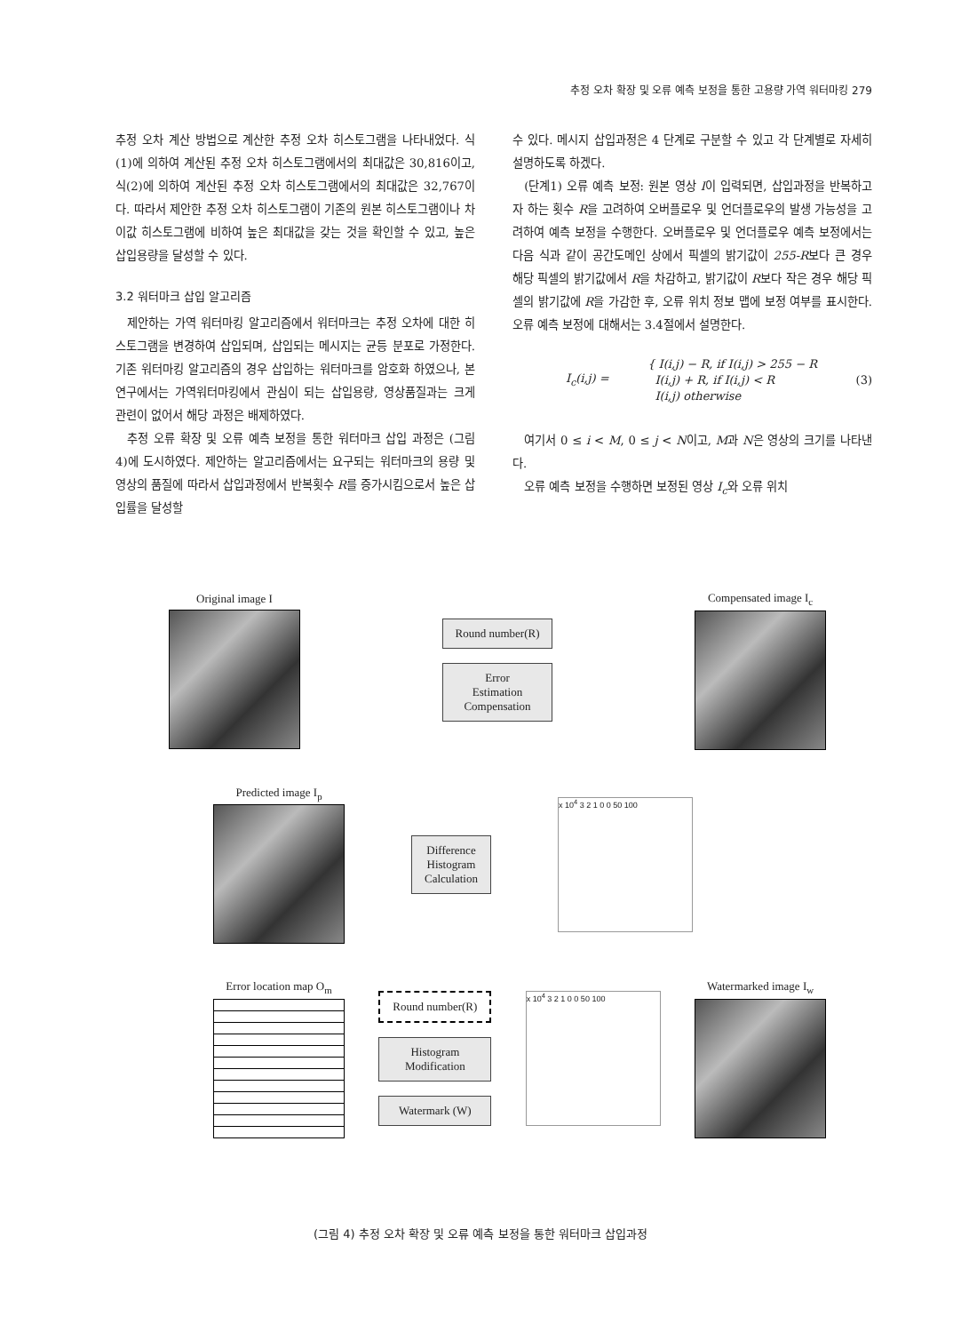추정 오차 확장 및 오류 예측 보정을 통한 고용량 가역 워터마킹 279
추정 오차 계산 방법으로 계산한 추정 오차 히스토그램을 나타내었다. 식(1)에 의하여 계산된 추정 오차 히스토그램에서의 최대값은 30,816이고, 식(2)에 의하여 계산된 추정 오차 히스토그램에서의 최대값은 32,767이다. 따라서 제안한 추정 오차 히스토그램이 기존의 원본 히스토그램이나 차이값 히스토그램에 비하여 높은 최대값을 갖는 것을 확인할 수 있고, 높은 삽입용량을 달성할 수 있다.
3.2 워터마크 삽입 알고리즘
제안하는 가역 워터마킹 알고리즘에서 워터마크는 추정 오차에 대한 히스토그램을 변경하여 삽입되며, 삽입되는 메시지는 균등 분포로 가정한다. 기존 워터마킹 알고리즘의 경우 삽입하는 워터마크를 암호화 하였으나, 본 연구에서는 가역워터마킹에서 관심이 되는 삽입용량, 영상품질과는 크게 관련이 없어서 해당 과정은 배제하였다.
추정 오류 확장 및 오류 예측 보정을 통한 워터마크 삽입 과정은 (그림 4)에 도시하였다. 제안하는 알고리즘에서는 요구되는 워터마크의 용량 및 영상의 품질에 따라서 삽입과정에서 반복횟수 R를 증가시킴으로서 높은 삽입률을 달성할
수 있다. 메시지 삽입과정은 4 단계로 구분할 수 있고 각 단계별로 자세히 설명하도록 하겠다.
(단계1) 오류 예측 보정: 원본 영상 I이 입력되면, 삽입과정을 반복하고자 하는 횟수 R을 고려하여 오버플로우 및 언더플로우의 발생 가능성을 고려하여 예측 보정을 수행한다. 오버플로우 및 언더플로우 예측 보정에서는 다음 식과 같이 공간도메인 상에서 픽셀의 밝기값이 255-R보다 큰 경우 해당 픽셀의 밝기값에서 R을 차감하고, 밝기값이 R보다 작은 경우 해당 픽셀의 밝기값에 R을 가감한 후, 오류 위치 정보 맵에 보정 여부를 표시한다. 오류 예측 보정에 대해서는 3.4절에서 설명한다.
I<sub>c</sub>(i,j) = { I(i,j) − R, if I(i,j) > 255 − R
I(i,j) + R, if I(i,j) < R
I(i,j) otherwise (3)
여기서 0 ≤ i < M, 0 ≤ j < N이고, M과 N은 영상의 크기를 나타낸다.
오류 예측 보정을 수행하면 보정된 영상 I<sub>c</sub>와 오류 위치
Original image I
Round number(R)
Error
Estimation
Compensation
Compensated image I<sub>c</sub>
Predicted image I<sub>p</sub>
Difference
Histogram
Calculation
x 10<sup>4</sup> 3 2 1 0 0 50 100
Error location map O<sub>m</sub>
Round number(R)
Histogram
Modification
Watermark (W)
x 10<sup>4</sup> 3 2 1 0 0 50 100
Watermarked image I<sub>w</sub>
(그림 4) 추정 오차 확장 및 오류 예측 보정을 통한 워터마크 삽입과정